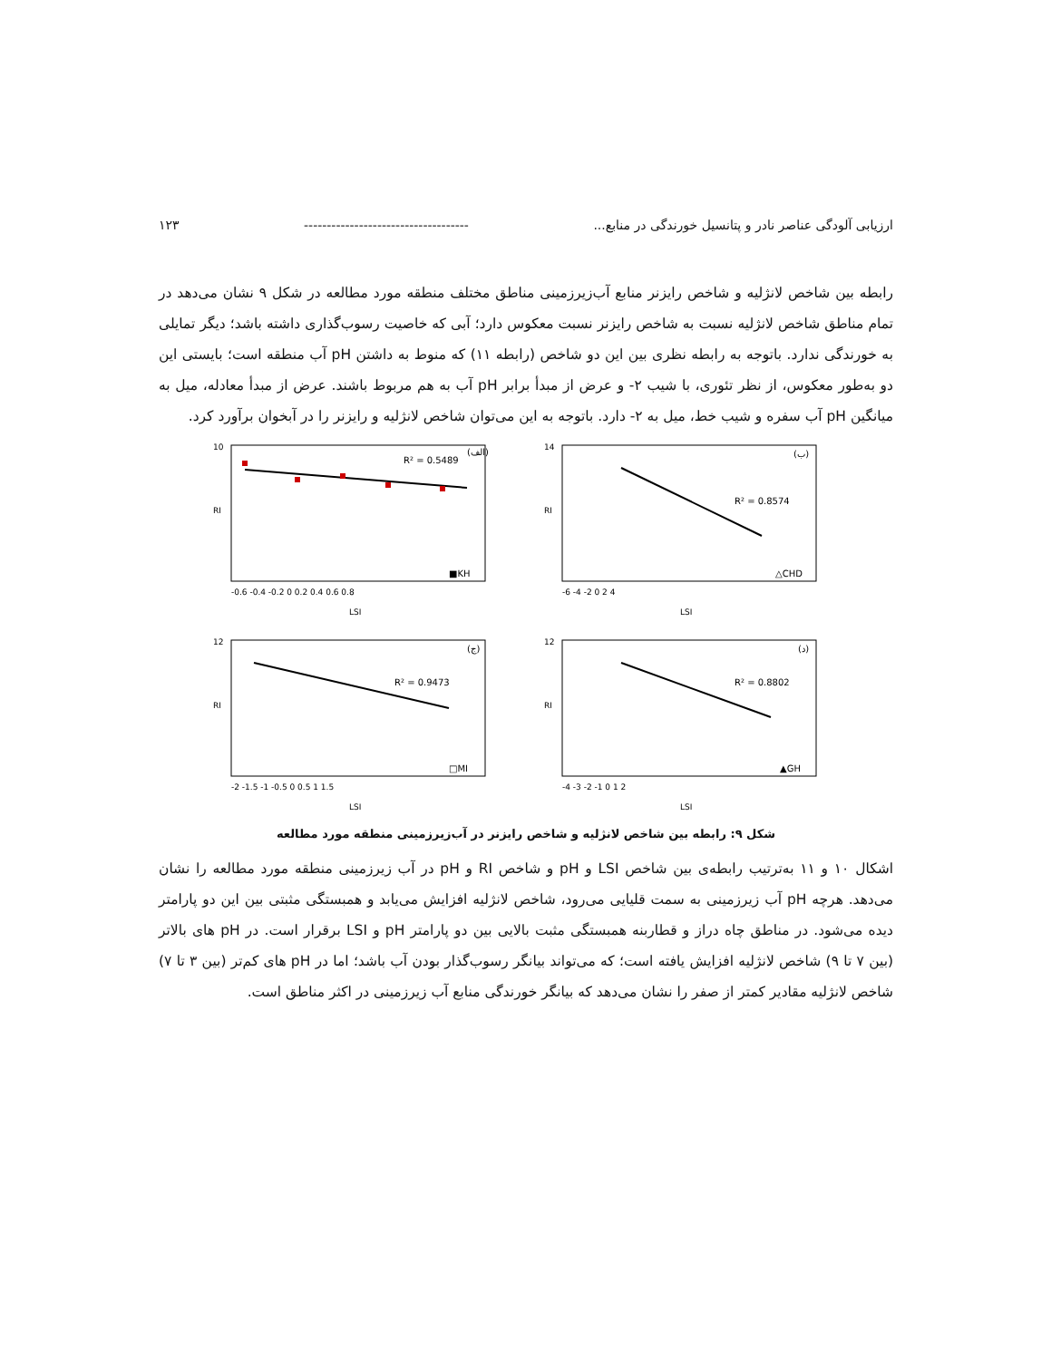ارزیابی آلودگی عناصر نادر و پتانسیل خورندگی در منابع... ------------------------------------ ۱۲۳
رابطه بین شاخص لانژلیه و شاخص رایزنر منابع آب‌زیرزمینی مناطق مختلف منطقه مورد مطالعه در شکل ۹ نشان می‌دهد در تمام مناطق شاخص لانژلیه نسبت به شاخص رایزنر نسبت معکوس دارد؛ آبی که خاصیت رسوب‌گذاری داشته باشد؛ دیگر تمایلی به خورندگی ندارد. باتوجه به رابطه نظری بین این دو شاخص (رابطه ۱۱) که منوط به داشتن pH آب منطقه است؛ بایستی این دو به‌طور معکوس، از نظر تئوری، با شیب ۲- و عرض از مبدأ برابر pH آب به هم مربوط باشند. عرض از مبدأ معادله، میل به میانگین pH آب سفره و شیب خط، میل به ۲- دارد. باتوجه به این می‌توان شاخص لانژلیه و رایزنر را در آبخوان برآورد کرد.
R² = 0.5489
(الف)
■KH
10
RI
-0.6 -0.4 -0.2 0 0.2 0.4 0.6 0.8
LSI
R² = 0.8574
(ب)
△CHD
14
RI
-6 -4 -2 0 2 4
LSI
R² = 0.9473
(ج)
□MI
12
RI
-2 -1.5 -1 -0.5 0 0.5 1 1.5
LSI
R² = 0.8802
(د)
▲GH
12
RI
-4 -3 -2 -1 0 1 2
LSI
شکل ۹: رابطه بین شاخص لانژلیه و شاخص رایزنر در آب‌زیرزمینی منطقه مورد مطالعه
اشکال ۱۰ و ۱۱ به‌ترتیب رابطه‌ی بین شاخص LSI و pH و شاخص RI و pH در آب زیرزمینی منطقه مورد مطالعه را نشان می‌دهد. هرچه pH آب زیرزمینی به سمت قلیایی می‌رود، شاخص لانژلیه افزایش می‌یابد و همبستگی مثبتی بین این دو پارامتر دیده می‌شود. در مناطق چاه دراز و قطاربنه همبستگی مثبت بالایی بین دو پارامتر pH و LSI برقرار است. در pH های بالاتر (بین ۷ تا ۹) شاخص لانژلیه افزایش یافته است؛ که می‌تواند بیانگر رسوب‌گذار بودن آب باشد؛ اما در pH های کم‌تر (بین ۳ تا ۷) شاخص لانژلیه مقادیر کمتر از صفر را نشان می‌دهد که بیانگر خورندگی منابع آب زیرزمینی در اکثر مناطق است.